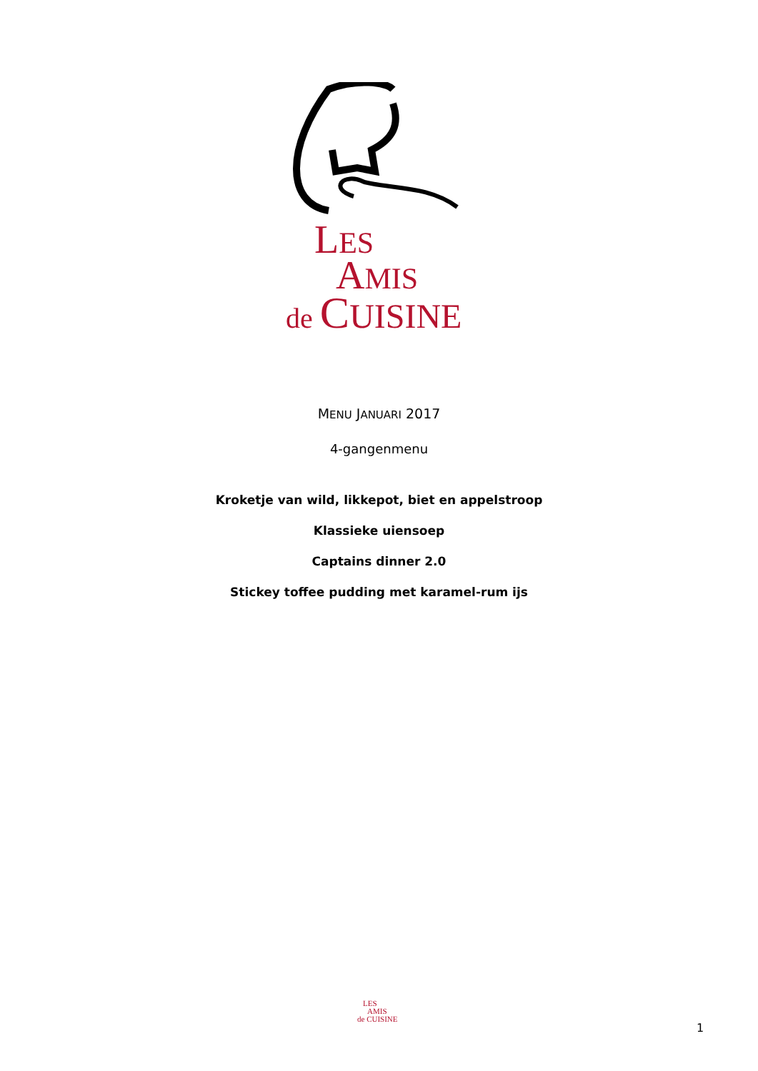LES
AMIS
de CUISINE
MENU JANUARI 2017
4-gangenmenu
Kroketje van wild, likkepot, biet en appelstroop
Klassieke uiensoep
Captains dinner 2.0
Stickey toffee pudding met karamel-rum ijs
LES
AMIS
de CUISINE
1